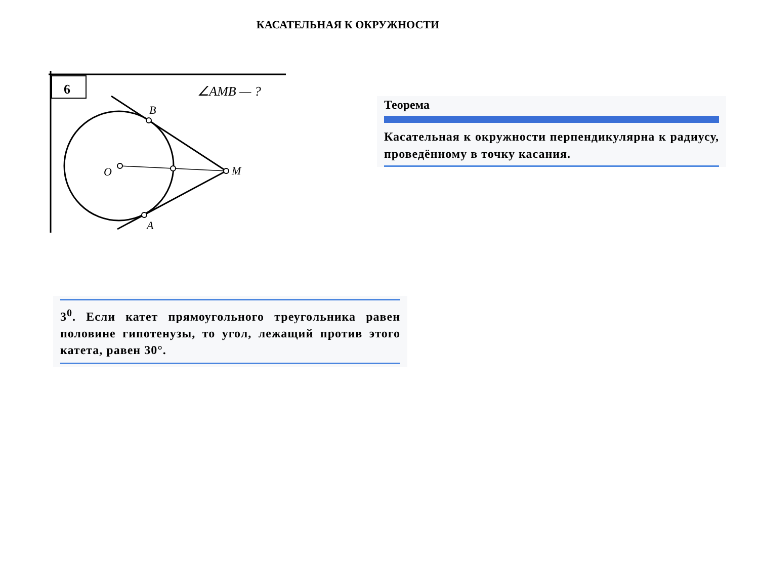КАСАТЕЛЬНАЯ К ОКРУЖНОСТИ
6
∠AMB — ?
B
O
M
A
Теорема
Касательная к окружности перпендикулярна к радиусу, проведённому в точку касания.
3<sup>0</sup>. Если катет прямоугольного треугольника равен половине гипотенузы, то угол, лежащий против этого катета, равен 30°.